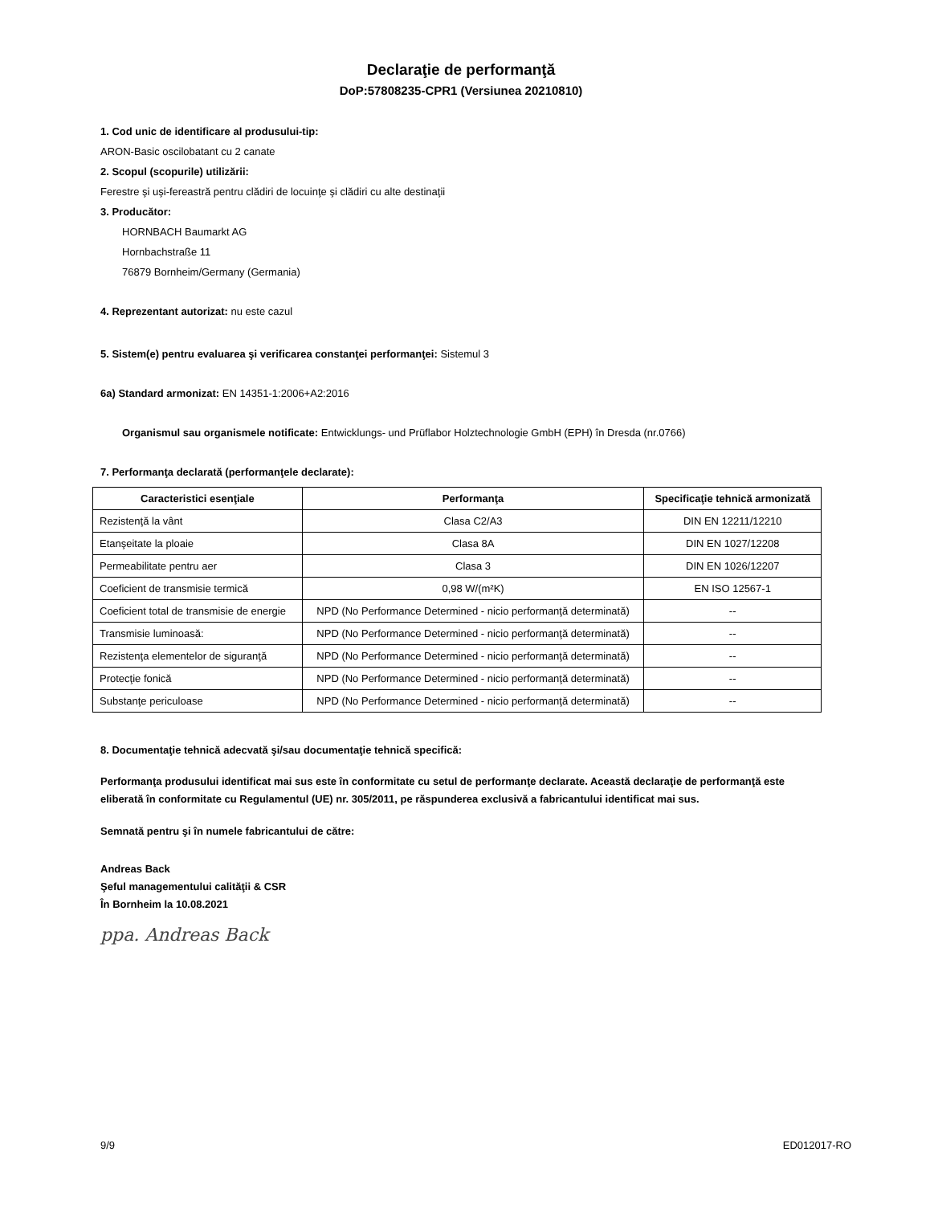Declaraţie de performanţă
DoP:57808235-CPR1 (Versiunea 20210810)
1. Cod unic de identificare al produsului-tip:
ARON-Basic oscilobatant cu 2 canate
2. Scopul (scopurile) utilizării:
Ferestre şi uşi-fereastră pentru clădiri de locuinţe şi clădiri cu alte destinaţii
3. Producător:
HORNBACH Baumarkt AG
Hornbachstraße 11
76879 Bornheim/Germany (Germania)
4. Reprezentant autorizat: nu este cazul
5. Sistem(e) pentru evaluarea şi verificarea constanţei performanţei: Sistemul 3
6a) Standard armonizat: EN 14351-1:2006+A2:2016
Organismul sau organismele notificate: Entwicklungs- und Prüflabor Holztechnologie GmbH (EPH) în Dresda (nr.0766)
7. Performanţa declarată (performanţele declarate):
| Caracteristici esenţiale | Performanţa | Specificaţie tehnică armonizată |
| --- | --- | --- |
| Rezistenţă la vânt | Clasa C2/A3 | DIN EN 12211/12210 |
| Etanşeitate la ploaie | Clasa 8A | DIN EN 1027/12208 |
| Permeabilitate pentru aer | Clasa 3 | DIN EN 1026/12207 |
| Coeficient de transmisie termică | 0,98 W/(m²K) | EN ISO 12567-1 |
| Coeficient total de transmisie de energie | NPD (No Performance Determined - nicio performanţă determinată) | -- |
| Transmisie luminoasă: | NPD (No Performance Determined - nicio performanţă determinată) | -- |
| Rezistenţa elementelor de siguranţă | NPD (No Performance Determined - nicio performanţă determinată) | -- |
| Protecţie fonică | NPD (No Performance Determined - nicio performanţă determinată) | -- |
| Substanţe periculoase | NPD (No Performance Determined - nicio performanţă determinată) | -- |
8. Documentaţie tehnică adecvată şi/sau documentaţie tehnică specifică:
Performanţa produsului identificat mai sus este în conformitate cu setul de performanţe declarate. Această declaraţie de performanţă este eliberată în conformitate cu Regulamentul (UE) nr. 305/2011, pe răspunderea exclusivă a fabricantului identificat mai sus.
Semnată pentru şi în numele fabricantului de către:
Andreas Back
Şeful managementului calităţii & CSR
În Bornheim la 10.08.2021
ppa. Andreas Back
9/9 ED012017-RO